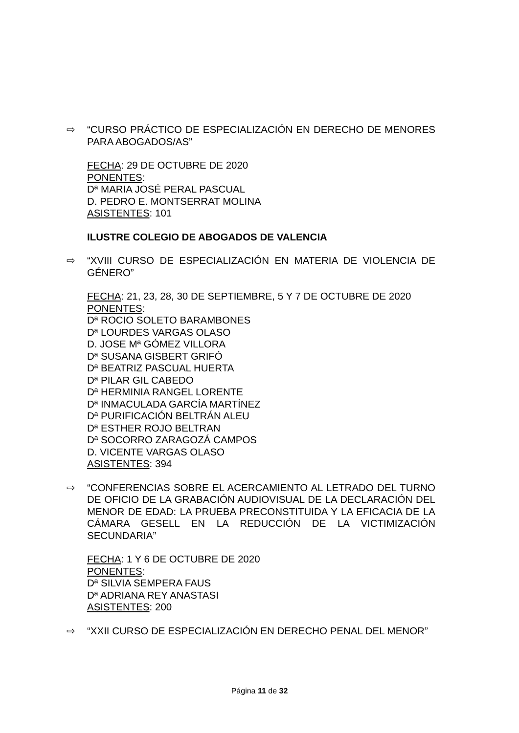⇨ “CURSO PRÁCTICO DE ESPECIALIZACIÓN EN DERECHO DE MENORES PARA ABOGADOS/AS”
FECHA: 29 DE OCTUBRE DE 2020
PONENTES:
Dª MARIA JOSÉ PERAL PASCUAL
D. PEDRO E. MONTSERRAT MOLINA
ASISTENTES: 101
ILUSTRE COLEGIO DE ABOGADOS DE VALENCIA
⇨ “XVIII CURSO DE ESPECIALIZACIÓN EN MATERIA DE VIOLENCIA DE GÉNERO”
FECHA: 21, 23, 28, 30 DE SEPTIEMBRE, 5 Y 7 DE OCTUBRE DE 2020
PONENTES:
Dª ROCIO SOLETO BARAMBONES
Dª LOURDES VARGAS OLASO
D. JOSE Mª GÓMEZ VILLORA
Dª SUSANA GISBERT GRIFÓ
Dª BEATRIZ PASCUAL HUERTA
Dª PILAR GIL CABEDO
Dª HERMINIA RANGEL LORENTE
Dª INMACULADA GARCÍA MARTÍNEZ
Dª PURIFICACIÓN BELTRÁN ALEU
Dª ESTHER ROJO BELTRAN
Dª SOCORRO ZARAGOZÁ CAMPOS
D. VICENTE VARGAS OLASO
ASISTENTES: 394
⇨ “CONFERENCIAS SOBRE EL ACERCAMIENTO AL LETRADO DEL TURNO DE OFICIO DE LA GRABACIÓN AUDIOVISUAL DE LA DECLARACIÓN DEL MENOR DE EDAD: LA PRUEBA PRECONSTITUIDA Y LA EFICACIA DE LA CÁMARA GESELL EN LA REDUCCIÓN DE LA VICTIMIZACIÓN SECUNDARIA”
FECHA: 1 Y 6 DE OCTUBRE DE 2020
PONENTES:
Dª SILVIA SEMPERA FAUS
Dª ADRIANA REY ANASTASI
ASISTENTES: 200
⇨ “XXII CURSO DE ESPECIALIZACIÓN EN DERECHO PENAL DEL MENOR”
Página 11 de 32